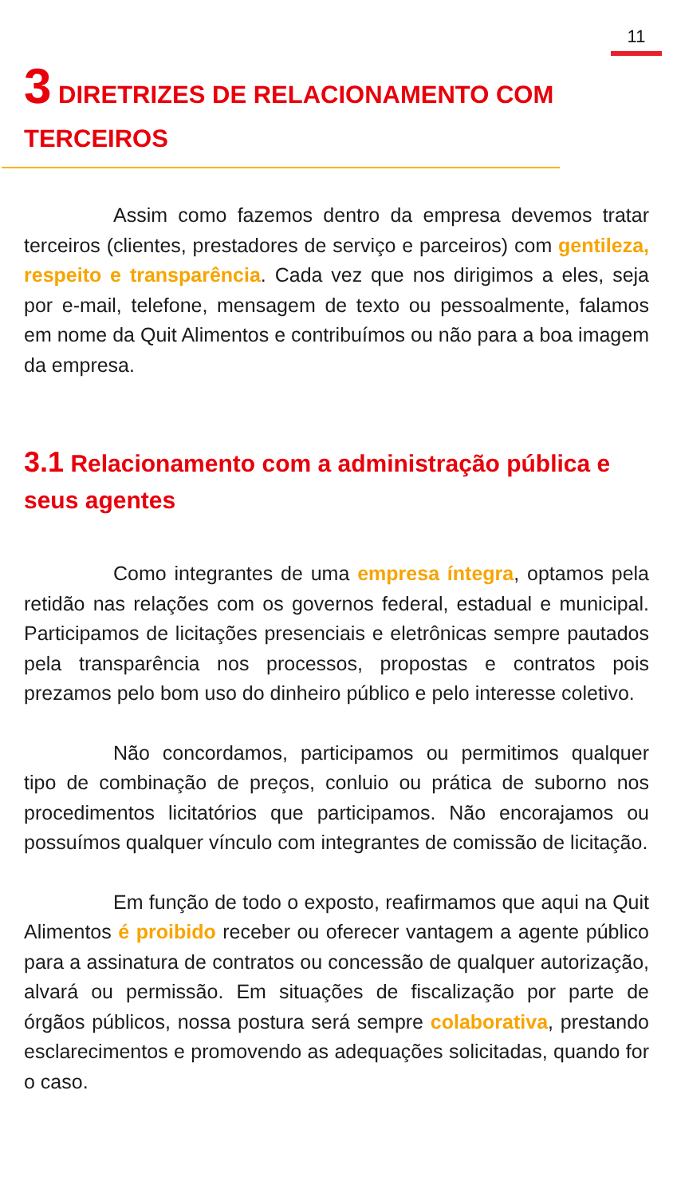11
3 DIRETRIZES DE RELACIONAMENTO COM TERCEIROS
Assim como fazemos dentro da empresa devemos tratar terceiros (clientes, prestadores de serviço e parceiros) com gentileza, respeito e transparência. Cada vez que nos dirigimos a eles, seja por e-mail, telefone, mensagem de texto ou pessoalmente, falamos em nome da Quit Alimentos e contribuímos ou não para a boa imagem da empresa.
3.1 Relacionamento com a administração pública e seus agentes
Como integrantes de uma empresa íntegra, optamos pela retidão nas relações com os governos federal, estadual e municipal. Participamos de licitações presenciais e eletrônicas sempre pautados pela transparência nos processos, propostas e contratos pois prezamos pelo bom uso do dinheiro público e pelo interesse coletivo.
Não concordamos, participamos ou permitimos qualquer tipo de combinação de preços, conluio ou prática de suborno nos procedimentos licitatórios que participamos. Não encorajamos ou possuímos qualquer vínculo com integrantes de comissão de licitação.
Em função de todo o exposto, reafirmamos que aqui na Quit Alimentos é proibido receber ou oferecer vantagem a agente público para a assinatura de contratos ou concessão de qualquer autorização, alvará ou permissão. Em situações de fiscalização por parte de órgãos públicos, nossa postura será sempre colaborativa, prestando esclarecimentos e promovendo as adequações solicitadas, quando for o caso.